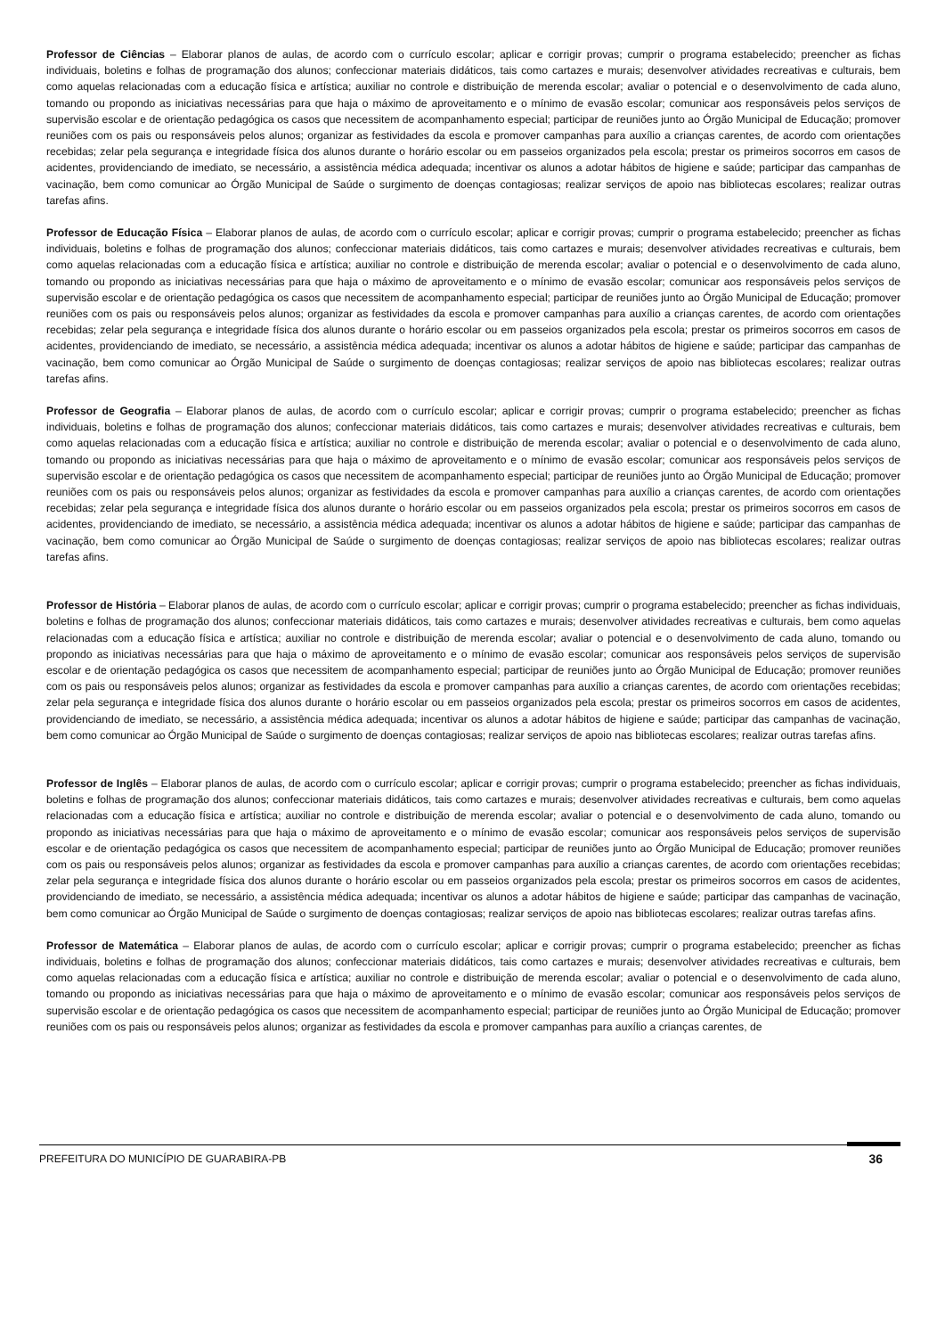Professor de Ciências – Elaborar planos de aulas, de acordo com o currículo escolar; aplicar e corrigir provas; cumprir o programa estabelecido; preencher as fichas individuais, boletins e folhas de programação dos alunos; confeccionar materiais didáticos, tais como cartazes e murais; desenvolver atividades recreativas e culturais, bem como aquelas relacionadas com a educação física e artística; auxiliar no controle e distribuição de merenda escolar; avaliar o potencial e o desenvolvimento de cada aluno, tomando ou propondo as iniciativas necessárias para que haja o máximo de aproveitamento e o mínimo de evasão escolar; comunicar aos responsáveis pelos serviços de supervisão escolar e de orientação pedagógica os casos que necessitem de acompanhamento especial; participar de reuniões junto ao Órgão Municipal de Educação; promover reuniões com os pais ou responsáveis pelos alunos; organizar as festividades da escola e promover campanhas para auxílio a crianças carentes, de acordo com orientações recebidas; zelar pela segurança e integridade física dos alunos durante o horário escolar ou em passeios organizados pela escola; prestar os primeiros socorros em casos de acidentes, providenciando de imediato, se necessário, a assistência médica adequada; incentivar os alunos a adotar hábitos de higiene e saúde; participar das campanhas de vacinação, bem como comunicar ao Órgão Municipal de Saúde o surgimento de doenças contagiosas; realizar serviços de apoio nas bibliotecas escolares; realizar outras tarefas afins.
Professor de Educação Física – Elaborar planos de aulas, de acordo com o currículo escolar; aplicar e corrigir provas; cumprir o programa estabelecido; preencher as fichas individuais, boletins e folhas de programação dos alunos; confeccionar materiais didáticos, tais como cartazes e murais; desenvolver atividades recreativas e culturais, bem como aquelas relacionadas com a educação física e artística; auxiliar no controle e distribuição de merenda escolar; avaliar o potencial e o desenvolvimento de cada aluno, tomando ou propondo as iniciativas necessárias para que haja o máximo de aproveitamento e o mínimo de evasão escolar; comunicar aos responsáveis pelos serviços de supervisão escolar e de orientação pedagógica os casos que necessitem de acompanhamento especial; participar de reuniões junto ao Órgão Municipal de Educação; promover reuniões com os pais ou responsáveis pelos alunos; organizar as festividades da escola e promover campanhas para auxílio a crianças carentes, de acordo com orientações recebidas; zelar pela segurança e integridade física dos alunos durante o horário escolar ou em passeios organizados pela escola; prestar os primeiros socorros em casos de acidentes, providenciando de imediato, se necessário, a assistência médica adequada; incentivar os alunos a adotar hábitos de higiene e saúde; participar das campanhas de vacinação, bem como comunicar ao Órgão Municipal de Saúde o surgimento de doenças contagiosas; realizar serviços de apoio nas bibliotecas escolares; realizar outras tarefas afins.
Professor de Geografia – Elaborar planos de aulas, de acordo com o currículo escolar; aplicar e corrigir provas; cumprir o programa estabelecido; preencher as fichas individuais, boletins e folhas de programação dos alunos; confeccionar materiais didáticos, tais como cartazes e murais; desenvolver atividades recreativas e culturais, bem como aquelas relacionadas com a educação física e artística; auxiliar no controle e distribuição de merenda escolar; avaliar o potencial e o desenvolvimento de cada aluno, tomando ou propondo as iniciativas necessárias para que haja o máximo de aproveitamento e o mínimo de evasão escolar; comunicar aos responsáveis pelos serviços de supervisão escolar e de orientação pedagógica os casos que necessitem de acompanhamento especial; participar de reuniões junto ao Órgão Municipal de Educação; promover reuniões com os pais ou responsáveis pelos alunos; organizar as festividades da escola e promover campanhas para auxílio a crianças carentes, de acordo com orientações recebidas; zelar pela segurança e integridade física dos alunos durante o horário escolar ou em passeios organizados pela escola; prestar os primeiros socorros em casos de acidentes, providenciando de imediato, se necessário, a assistência médica adequada; incentivar os alunos a adotar hábitos de higiene e saúde; participar das campanhas de vacinação, bem como comunicar ao Órgão Municipal de Saúde o surgimento de doenças contagiosas; realizar serviços de apoio nas bibliotecas escolares; realizar outras tarefas afins.
Professor de História – Elaborar planos de aulas, de acordo com o currículo escolar; aplicar e corrigir provas; cumprir o programa estabelecido; preencher as fichas individuais, boletins e folhas de programação dos alunos; confeccionar materiais didáticos, tais como cartazes e murais; desenvolver atividades recreativas e culturais, bem como aquelas relacionadas com a educação física e artística; auxiliar no controle e distribuição de merenda escolar; avaliar o potencial e o desenvolvimento de cada aluno, tomando ou propondo as iniciativas necessárias para que haja o máximo de aproveitamento e o mínimo de evasão escolar; comunicar aos responsáveis pelos serviços de supervisão escolar e de orientação pedagógica os casos que necessitem de acompanhamento especial; participar de reuniões junto ao Órgão Municipal de Educação; promover reuniões com os pais ou responsáveis pelos alunos; organizar as festividades da escola e promover campanhas para auxílio a crianças carentes, de acordo com orientações recebidas; zelar pela segurança e integridade física dos alunos durante o horário escolar ou em passeios organizados pela escola; prestar os primeiros socorros em casos de acidentes, providenciando de imediato, se necessário, a assistência médica adequada; incentivar os alunos a adotar hábitos de higiene e saúde; participar das campanhas de vacinação, bem como comunicar ao Órgão Municipal de Saúde o surgimento de doenças contagiosas; realizar serviços de apoio nas bibliotecas escolares; realizar outras tarefas afins.
Professor de Inglês – Elaborar planos de aulas, de acordo com o currículo escolar; aplicar e corrigir provas; cumprir o programa estabelecido; preencher as fichas individuais, boletins e folhas de programação dos alunos; confeccionar materiais didáticos, tais como cartazes e murais; desenvolver atividades recreativas e culturais, bem como aquelas relacionadas com a educação física e artística; auxiliar no controle e distribuição de merenda escolar; avaliar o potencial e o desenvolvimento de cada aluno, tomando ou propondo as iniciativas necessárias para que haja o máximo de aproveitamento e o mínimo de evasão escolar; comunicar aos responsáveis pelos serviços de supervisão escolar e de orientação pedagógica os casos que necessitem de acompanhamento especial; participar de reuniões junto ao Órgão Municipal de Educação; promover reuniões com os pais ou responsáveis pelos alunos; organizar as festividades da escola e promover campanhas para auxílio a crianças carentes, de acordo com orientações recebidas; zelar pela segurança e integridade física dos alunos durante o horário escolar ou em passeios organizados pela escola; prestar os primeiros socorros em casos de acidentes, providenciando de imediato, se necessário, a assistência médica adequada; incentivar os alunos a adotar hábitos de higiene e saúde; participar das campanhas de vacinação, bem como comunicar ao Órgão Municipal de Saúde o surgimento de doenças contagiosas; realizar serviços de apoio nas bibliotecas escolares; realizar outras tarefas afins.
Professor de Matemática – Elaborar planos de aulas, de acordo com o currículo escolar; aplicar e corrigir provas; cumprir o programa estabelecido; preencher as fichas individuais, boletins e folhas de programação dos alunos; confeccionar materiais didáticos, tais como cartazes e murais; desenvolver atividades recreativas e culturais, bem como aquelas relacionadas com a educação física e artística; auxiliar no controle e distribuição de merenda escolar; avaliar o potencial e o desenvolvimento de cada aluno, tomando ou propondo as iniciativas necessárias para que haja o máximo de aproveitamento e o mínimo de evasão escolar; comunicar aos responsáveis pelos serviços de supervisão escolar e de orientação pedagógica os casos que necessitem de acompanhamento especial; participar de reuniões junto ao Órgão Municipal de Educação; promover reuniões com os pais ou responsáveis pelos alunos; organizar as festividades da escola e promover campanhas para auxílio a crianças carentes, de
PREFEITURA DO MUNICÍPIO DE GUARABIRA-PB 36